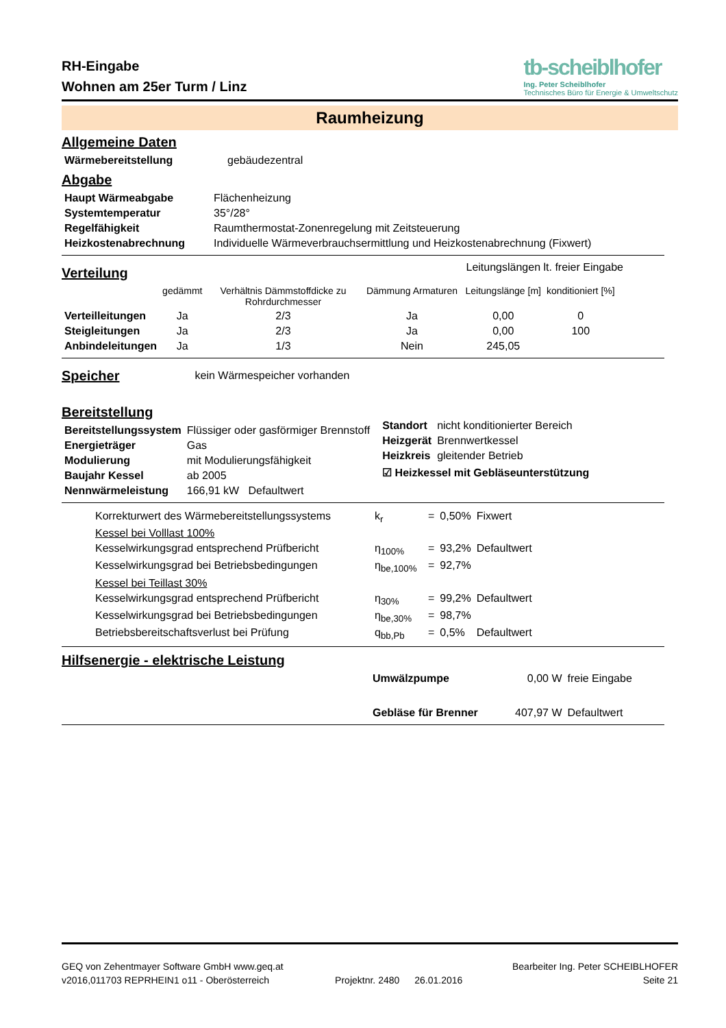RH-Eingabe
Wohnen am 25er Turm / Linz
tb-scheiblhofer
Ing. Peter Scheiblhofer
Technisches Büro für Energie & Umweltschutz
Raumheizung
Allgemeine Daten
| Wärmebereitstellung | gebäudezentral |
Abgabe
| Haupt Wärmeabgabe | Flächenheizung |
| Systemtemperatur | 35°/28° |
| Regelfähigkeit | Raumthermostat-Zonenregelung mit Zeitsteuerung |
| Heizkostenabrechnung | Individuelle Wärmeverbrauchsermittlung und Heizkostenabrechnung (Fixwert) |
Verteilung
Leitungslängen lt. freier Eingabe
| | gedämmt | Verhältnis Dämmstoffdicke zu Rohrdurchmesser | Dämmung Armaturen | Leitungslänge [m] | konditioniert [%] |
| --- | --- | --- | --- | --- | --- |
| Verteilleitungen | Ja | 2/3 | Ja | 0,00 | 0 |
| Steigleitungen | Ja | 2/3 | Ja | 0,00 | 100 |
| Anbindeleitungen | Ja | 1/3 | Nein | 245,05 | |
Speicher
kein Wärmespeicher vorhanden
Bereitstellung
| Bereitstellungssystem | Flüssiger oder gasförmiger Brennstoff |
| Energieträger | Gas |
| Modulierung | mit Modulierungsfähigkeit |
| Baujahr Kessel | ab 2005 |
| Nennwärmeleistung | 166,91 kW Defaultwert |
| Standort | nicht konditionierter Bereich |
| Heizgerät | Brennwertkessel |
| Heizkreis | gleitender Betrieb |
☑ Heizkessel mit Gebläseunterstützung
| Korrekturwert des Wärmebereitstellungssystems | k<sub>r</sub> | = | 0,50% | Fixwert |
| Kessel bei Volllast 100% | | | | |
| Kesselwirkungsgrad entsprechend Prüfbericht | η<sub>100%</sub> | = | 93,2% | Defaultwert |
| Kesselwirkungsgrad bei Betriebsbedingungen | η<sub>be,100%</sub> | = | 92,7% | |
| Kessel bei Teillast 30% | | | | |
| Kesselwirkungsgrad entsprechend Prüfbericht | η<sub>30%</sub> | = | 99,2% | Defaultwert |
| Kesselwirkungsgrad bei Betriebsbedingungen | η<sub>be,30%</sub> | = | 98,7% | |
| Betriebsbereitschaftsverlust bei Prüfung | q<sub>bb,Pb</sub> | = | 0,5% | Defaultwert |
Hilfsenergie - elektrische Leistung
| Umwälzpumpe | 0,00 W | freie Eingabe |
| Gebläse für Brenner | 407,97 W | Defaultwert |
| GEQ von Zehentmayer Software GmbH www.geq.at | | | Bearbeiter Ing. Peter SCHEIBLHOFER |
| v2016,011703 REPRHEIN1 o11 - Oberösterreich | Projektnr. 2480 | 26.01.2016 | Seite 21 |